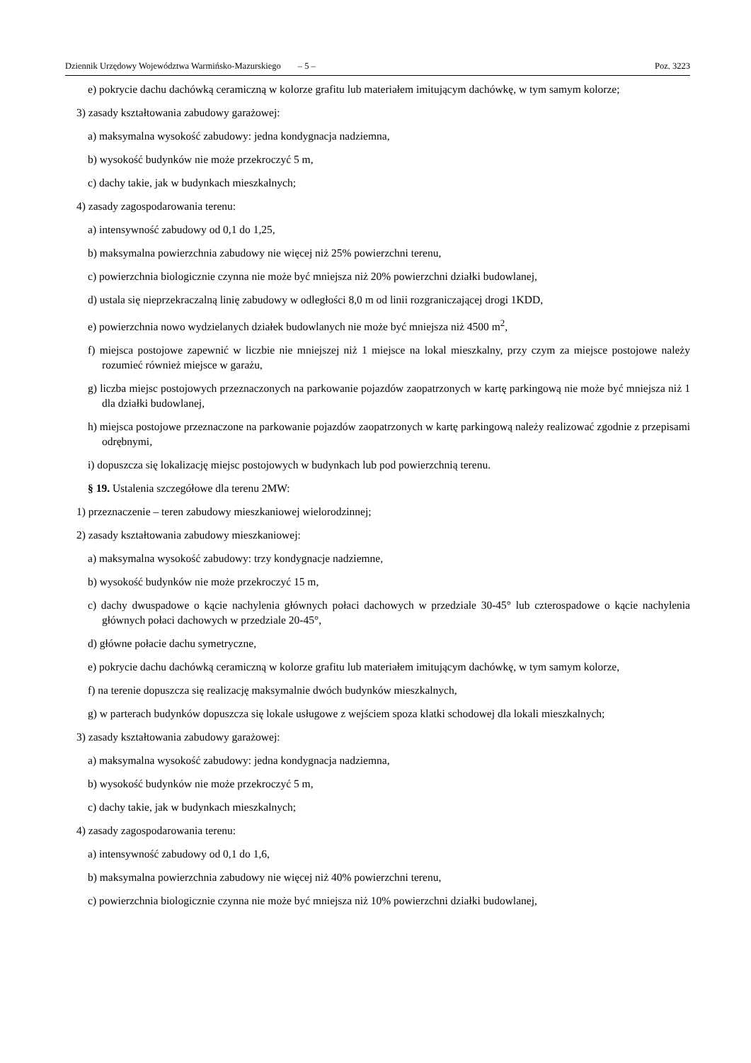Dziennik Urzędowy Województwa Warmińsko-Mazurskiego – 5 – Poz. 3223
e) pokrycie dachu dachówką ceramiczną w kolorze grafitu lub materiałem imitującym dachówkę, w tym samym kolorze;
3) zasady kształtowania zabudowy garażowej:
a) maksymalna wysokość zabudowy: jedna kondygnacja nadziemna,
b) wysokość budynków nie może przekroczyć 5 m,
c) dachy takie, jak w budynkach mieszkalnych;
4) zasady zagospodarowania terenu:
a) intensywność zabudowy od 0,1 do 1,25,
b) maksymalna powierzchnia zabudowy nie więcej niż 25% powierzchni terenu,
c) powierzchnia biologicznie czynna nie może być mniejsza niż 20% powierzchni działki budowlanej,
d) ustala się nieprzekraczalną linię zabudowy w odległości 8,0 m od linii rozgraniczającej drogi 1KDD,
e) powierzchnia nowo wydzielanych działek budowlanych nie może być mniejsza niż 4500 m<sup>2</sup>,
f) miejsca postojowe zapewnić w liczbie nie mniejszej niż 1 miejsce na lokal mieszkalny, przy czym za miejsce postojowe należy rozumieć również miejsce w garażu,
g) liczba miejsc postojowych przeznaczonych na parkowanie pojazdów zaopatrzonych w kartę parkingową nie może być mniejsza niż 1 dla działki budowlanej,
h) miejsca postojowe przeznaczone na parkowanie pojazdów zaopatrzonych w kartę parkingową należy realizować zgodnie z przepisami odrębnymi,
i) dopuszcza się lokalizację miejsc postojowych w budynkach lub pod powierzchnią terenu.
§ 19. Ustalenia szczegółowe dla terenu 2MW:
1) przeznaczenie – teren zabudowy mieszkaniowej wielorodzinnej;
2) zasady kształtowania zabudowy mieszkaniowej:
a) maksymalna wysokość zabudowy: trzy kondygnacje nadziemne,
b) wysokość budynków nie może przekroczyć 15 m,
c) dachy dwuspadowe o kącie nachylenia głównych połaci dachowych w przedziale 30-45° lub czterospadowe o kącie nachylenia głównych połaci dachowych w przedziale 20-45°,
d) główne połacie dachu symetryczne,
e) pokrycie dachu dachówką ceramiczną w kolorze grafitu lub materiałem imitującym dachówkę, w tym samym kolorze,
f) na terenie dopuszcza się realizację maksymalnie dwóch budynków mieszkalnych,
g) w parterach budynków dopuszcza się lokale usługowe z wejściem spoza klatki schodowej dla lokali mieszkalnych;
3) zasady kształtowania zabudowy garażowej:
a) maksymalna wysokość zabudowy: jedna kondygnacja nadziemna,
b) wysokość budynków nie może przekroczyć 5 m,
c) dachy takie, jak w budynkach mieszkalnych;
4) zasady zagospodarowania terenu:
a) intensywność zabudowy od 0,1 do 1,6,
b) maksymalna powierzchnia zabudowy nie więcej niż 40% powierzchni terenu,
c) powierzchnia biologicznie czynna nie może być mniejsza niż 10% powierzchni działki budowlanej,